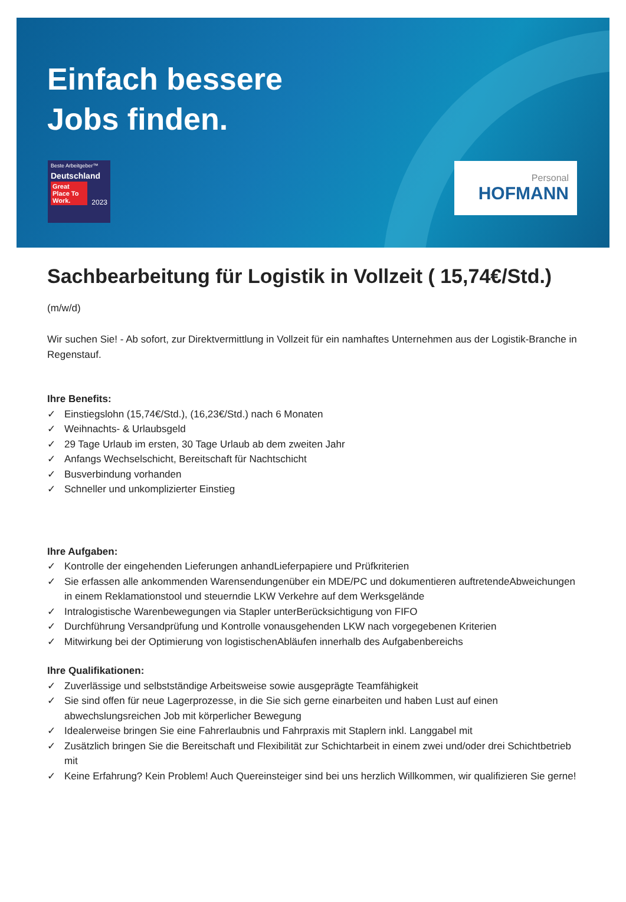Einfach bessere
Jobs finden.
Beste Arbeitgeber™
Deutschland
Great Place To Work.
2023
Personal
HOFMANN
Sachbearbeitung für Logistik in Vollzeit ( 15,74€/Std.)
(m/w/d)
Wir suchen Sie! - Ab sofort, zur Direktvermittlung in Vollzeit für ein namhaftes Unternehmen aus der Logistik-Branche in Regenstauf.
Ihre Benefits:
✓ Einstiegslohn (15,74€/Std.), (16,23€/Std.) nach 6 Monaten
✓ Weihnachts- & Urlaubsgeld
✓ 29 Tage Urlaub im ersten, 30 Tage Urlaub ab dem zweiten Jahr
✓ Anfangs Wechselschicht, Bereitschaft für Nachtschicht
✓ Busverbindung vorhanden
✓ Schneller und unkomplizierter Einstieg
Ihre Aufgaben:
✓ Kontrolle der eingehenden Lieferungen anhandLieferpapiere und Prüfkriterien
✓ Sie erfassen alle ankommenden Warensendungenüber ein MDE/PC und dokumentieren auftretendeAbweichungen in einem Reklamationstool und steuerndie LKW Verkehre auf dem Werksgelände
✓ Intralogistische Warenbewegungen via Stapler unterBerücksichtigung von FIFO
✓ Durchführung Versandprüfung und Kontrolle vonausgehenden LKW nach vorgegebenen Kriterien
✓ Mitwirkung bei der Optimierung von logistischenAbläufen innerhalb des Aufgabenbereichs
Ihre Qualifikationen:
✓ Zuverlässige und selbstständige Arbeitsweise sowie ausgeprägte Teamfähigkeit
✓ Sie sind offen für neue Lagerprozesse, in die Sie sich gerne einarbeiten und haben Lust auf einen abwechslungsreichen Job mit körperlicher Bewegung
✓ Idealerweise bringen Sie eine Fahrerlaubnis und Fahrpraxis mit Staplern inkl. Langgabel mit
✓ Zusätzlich bringen Sie die Bereitschaft und Flexibilität zur Schichtarbeit in einem zwei und/oder drei Schichtbetrieb mit
✓ Keine Erfahrung? Kein Problem! Auch Quereinsteiger sind bei uns herzlich Willkommen, wir qualifizieren Sie gerne!